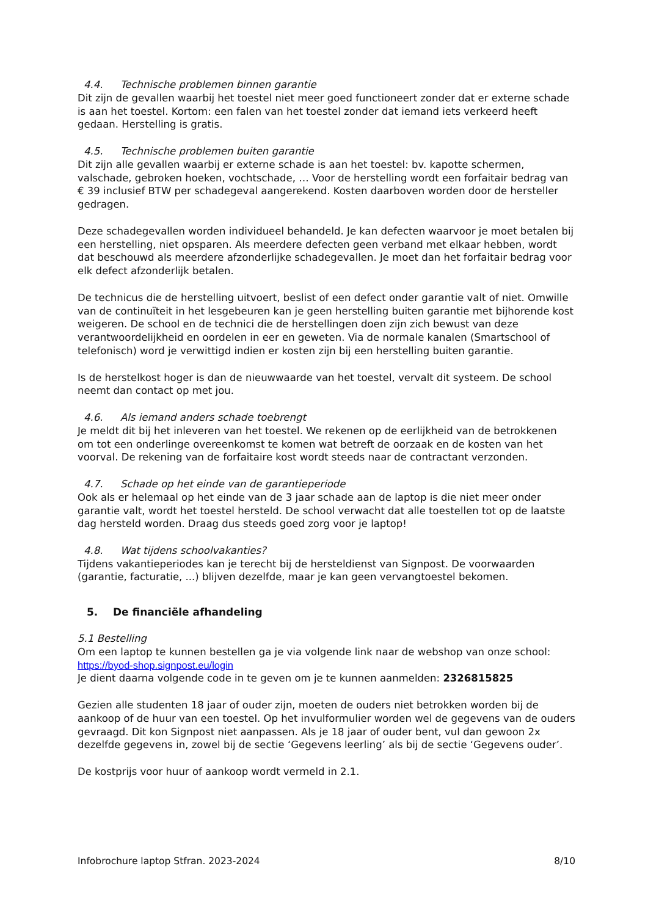4.4. Technische problemen binnen garantie
Dit zijn de gevallen waarbij het toestel niet meer goed functioneert zonder dat er externe schade is aan het toestel. Kortom: een falen van het toestel zonder dat iemand iets verkeerd heeft gedaan. Herstelling is gratis.
4.5. Technische problemen buiten garantie
Dit zijn alle gevallen waarbij er externe schade is aan het toestel: bv. kapotte schermen, valschade, gebroken hoeken, vochtschade, … Voor de herstelling wordt een forfaitair bedrag van € 39 inclusief BTW per schadegeval aangerekend. Kosten daarboven worden door de hersteller gedragen.
Deze schadegevallen worden individueel behandeld. Je kan defecten waarvoor je moet betalen bij een herstelling, niet opsparen. Als meerdere defecten geen verband met elkaar hebben, wordt dat beschouwd als meerdere afzonderlijke schadegevallen. Je moet dan het forfaitair bedrag voor elk defect afzonderlijk betalen.
De technicus die de herstelling uitvoert, beslist of een defect onder garantie valt of niet. Omwille van de continuïteit in het lesgebeuren kan je geen herstelling buiten garantie met bijhorende kost weigeren. De school en de technici die de herstellingen doen zijn zich bewust van deze verantwoordelijkheid en oordelen in eer en geweten. Via de normale kanalen (Smartschool of telefonisch) word je verwittigd indien er kosten zijn bij een herstelling buiten garantie.
Is de herstelkost hoger is dan de nieuwwaarde van het toestel, vervalt dit systeem. De school neemt dan contact op met jou.
4.6. Als iemand anders schade toebrengt
Je meldt dit bij het inleveren van het toestel. We rekenen op de eerlijkheid van de betrokkenen om tot een onderlinge overeenkomst te komen wat betreft de oorzaak en de kosten van het voorval. De rekening van de forfaitaire kost wordt steeds naar de contractant verzonden.
4.7. Schade op het einde van de garantieperiode
Ook als er helemaal op het einde van de 3 jaar schade aan de laptop is die niet meer onder garantie valt, wordt het toestel hersteld. De school verwacht dat alle toestellen tot op de laatste dag hersteld worden. Draag dus steeds goed zorg voor je laptop!
4.8. Wat tijdens schoolvakanties?
Tijdens vakantieperiodes kan je terecht bij de hersteldienst van Signpost. De voorwaarden (garantie, facturatie, ...) blijven dezelfde, maar je kan geen vervangtoestel bekomen.
5. De financiële afhandeling
5.1 Bestelling
Om een laptop te kunnen bestellen ga je via volgende link naar de webshop van onze school: https://byod-shop.signpost.eu/login
Je dient daarna volgende code in te geven om je te kunnen aanmelden: 2326815825
Gezien alle studenten 18 jaar of ouder zijn, moeten de ouders niet betrokken worden bij de aankoop of de huur van een toestel. Op het invulformulier worden wel de gegevens van de ouders gevraagd. Dit kon Signpost niet aanpassen. Als je 18 jaar of ouder bent, vul dan gewoon 2x dezelfde gegevens in, zowel bij de sectie ‘Gegevens leerling’ als bij de sectie ‘Gegevens ouder’.
De kostprijs voor huur of aankoop wordt vermeld in 2.1.
Infobrochure laptop Stfran. 2023-2024 8/10